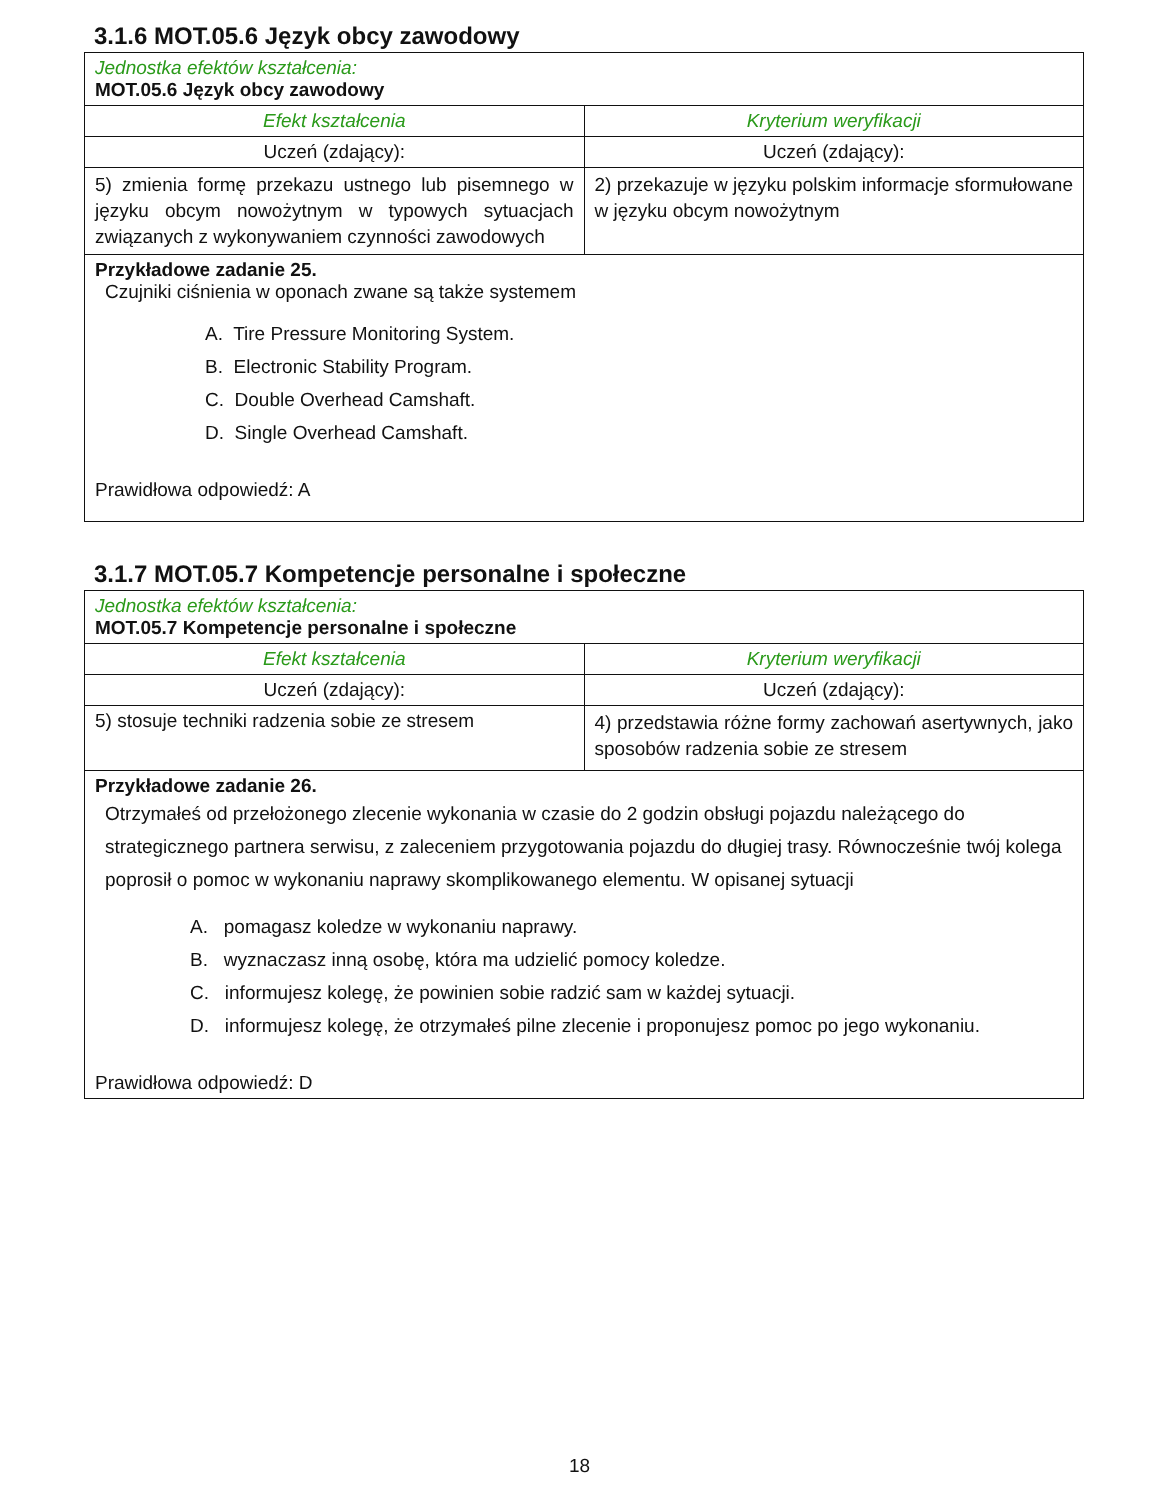3.1.6 MOT.05.6 Język obcy zawodowy
| Jednostka efektów kształcenia: MOT.05.6 Język obcy zawodowy | |
| Efekt kształcenia | Kryterium weryfikacji |
| Uczeń (zdający): | Uczeń (zdający): |
| 5) zmienia formę przekazu ustnego lub pisemnego w języku obcym nowożytnym w typowych sytuacjach związanych z wykonywaniem czynności zawodowych | 2) przekazuje w języku polskim informacje sformułowane w języku obcym nowożytnym |
| Przykładowe zadanie 25. Czujniki ciśnienia w oponach zwane są także systemem A. Tire Pressure Monitoring System. B. Electronic Stability Program. C. Double Overhead Camshaft. D. Single Overhead Camshaft. Prawidłowa odpowiedź: A | |
3.1.7 MOT.05.7 Kompetencje personalne i społeczne
| Jednostka efektów kształcenia: MOT.05.7 Kompetencje personalne i społeczne | |
| Efekt kształcenia | Kryterium weryfikacji |
| Uczeń (zdający): | Uczeń (zdający): |
| 5) stosuje techniki radzenia sobie ze stresem | 4) przedstawia różne formy zachowań asertywnych, jako sposobów radzenia sobie ze stresem |
| Przykładowe zadanie 26. Otrzymałeś od przełożonego zlecenie wykonania w czasie do 2 godzin obsługi pojazdu należącego do strategicznego partnera serwisu, z zaleceniem przygotowania pojazdu do długiej trasy. Równocześnie twój kolega poprosił o pomoc w wykonaniu naprawy skomplikowanego elementu. W opisanej sytuacji A. pomagasz koledze w wykonaniu naprawy. B. wyznaczasz inną osobę, która ma udzielić pomocy koledze. C. informujesz kolegę, że powinien sobie radzić sam w każdej sytuacji. D. informujesz kolegę, że otrzymałeś pilne zlecenie i proponujesz pomoc po jego wykonaniu. Prawidłowa odpowiedź: D | |
18